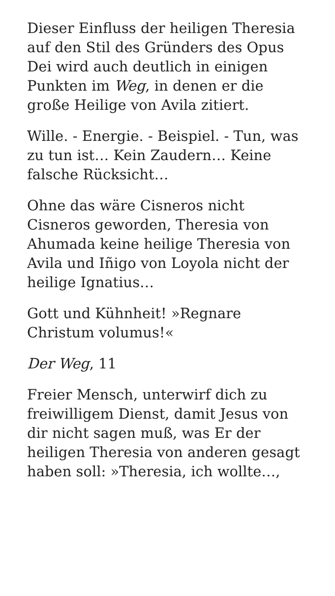Dieser Einfluss der heiligen Theresia auf den Stil des Gründers des Opus Dei wird auch deutlich in einigen Punkten im Weg, in denen er die große Heilige von Avila zitiert.
Wille. - Energie. - Beispiel. - Tun, was zu tun ist… Kein Zaudern… Keine falsche Rücksicht…
Ohne das wäre Cisneros nicht Cisneros geworden, Theresia von Ahumada keine heilige Theresia von Avila und Iñigo von Loyola nicht der heilige Ignatius…
Gott und Kühnheit! »Regnare Christum volumus!«
Der Weg, 11
Freier Mensch, unterwirf dich zu freiwilligem Dienst, damit Jesus von dir nicht sagen muß, was Er der heiligen Theresia von anderen gesagt haben soll: »Theresia, ich wollte…,